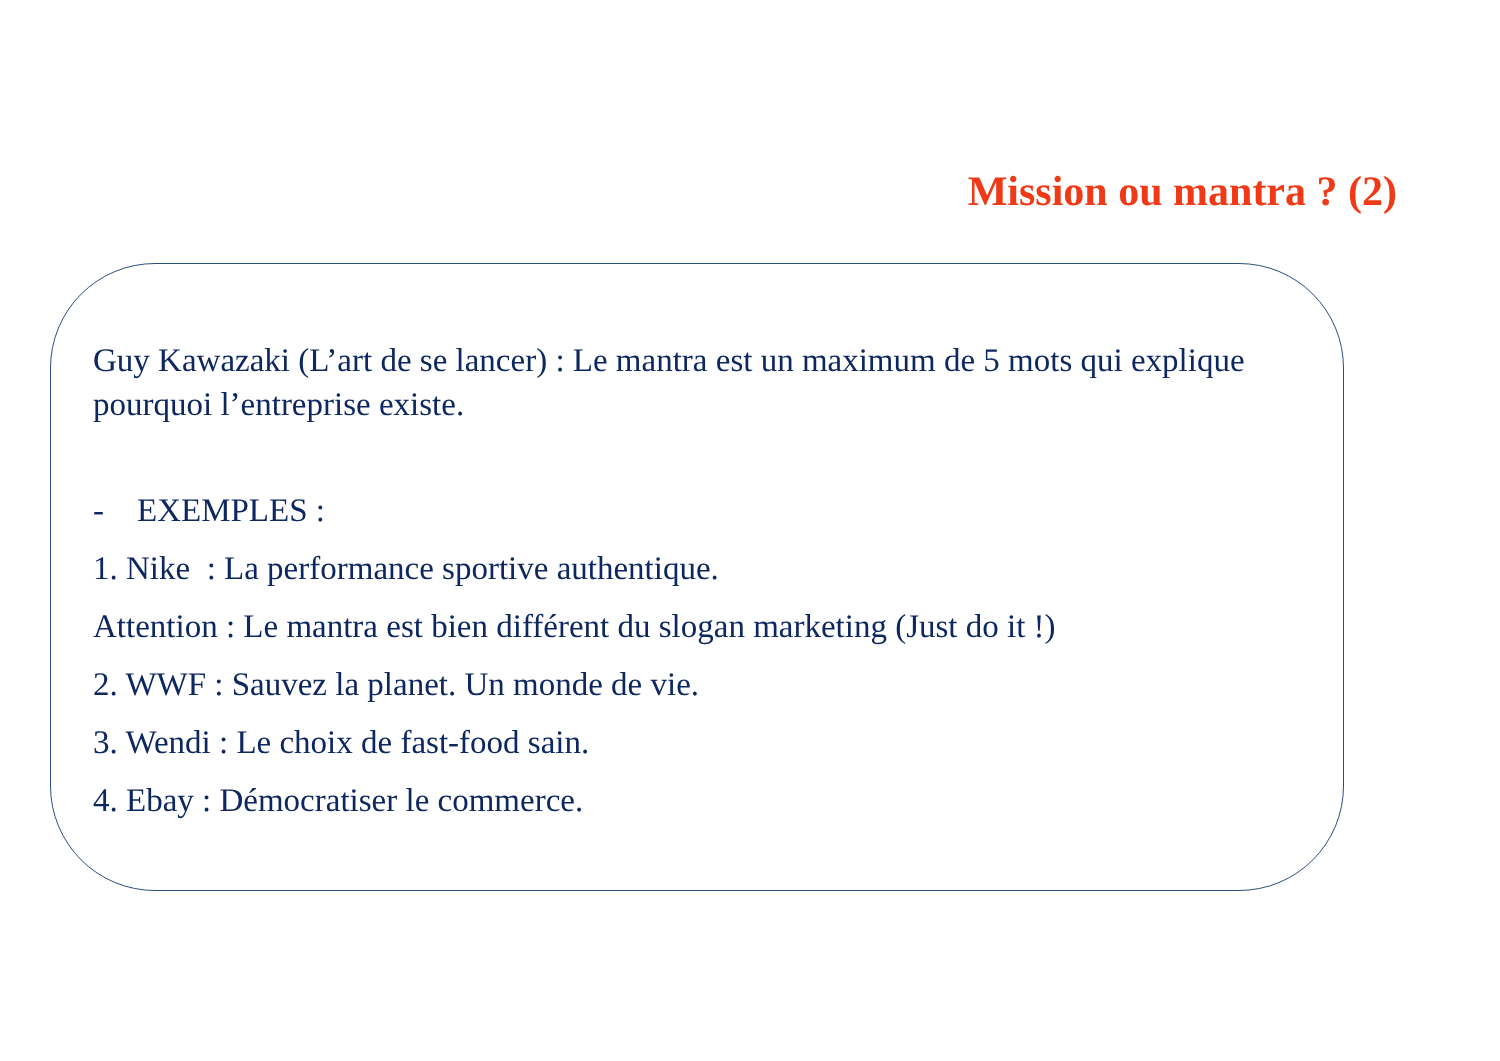Mission ou mantra ? (2)
Guy Kawazaki (L’art de se lancer) : Le mantra est un maximum de 5 mots qui explique pourquoi l’entreprise existe.
- EXEMPLES :
1. Nike : La performance sportive authentique.
Attention : Le mantra est bien différent du slogan marketing (Just do it !)
2. WWF : Sauvez la planet. Un monde de vie.
3. Wendi : Le choix de fast-food sain.
4. Ebay : Démocratiser le commerce.